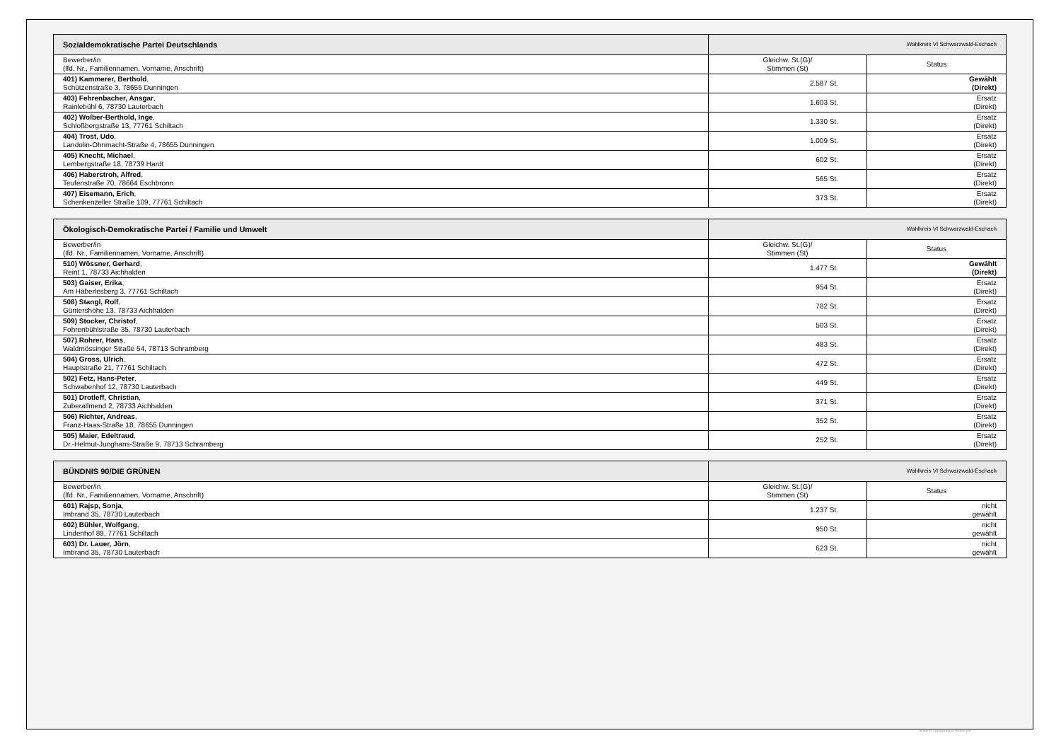| Sozialdemokratische Partei Deutschlands | Wahlkreis VI Schwarzwald-Eschach | |
| Bewerber/in (lfd. Nr., Familiennamen, Vorname, Anschrift) | Gleichw. St.(G)/ Stimmen (St) | Status |
| 401) Kammerer, Berthold , Schützenstraße 3, 78655 Dunningen | 2.587 St. | Gewählt (Direkt) |
| 403) Fehrenbacher, Ansgar , Rainlebühl 6, 78730 Lauterbach | 1.603 St. | Ersatz (Direkt) |
| 402) Wolber-Berthold, Inge , Schloßbergstraße 13, 77761 Schiltach | 1.330 St. | Ersatz (Direkt) |
| 404) Trost, Udo , Landolin-Ohnmacht-Straße 4, 78655 Dunningen | 1.009 St. | Ersatz (Direkt) |
| 405) Knecht, Michael , Lembergstraße 18, 78739 Hardt | 602 St. | Ersatz (Direkt) |
| 406) Haberstroh, Alfred , Teufenstraße 70, 78664 Eschbronn | 565 St. | Ersatz (Direkt) |
| 407) Eisemann, Erich , Schenkenzeller Straße 109, 77761 Schiltach | 373 St. | Ersatz (Direkt) |
| Ökologisch-Demokratische Partei / Familie und Umwelt | Wahlkreis VI Schwarzwald-Eschach | |
| Bewerber/in (lfd. Nr., Familiennamen, Vorname, Anschrift) | Gleichw. St.(G)/ Stimmen (St) | Status |
| 510) Wössner, Gerhard , Reint 1, 78733 Aichhalden | 1.477 St. | Gewählt (Direkt) |
| 503) Gaiser, Erika , Am Häberlesberg 3, 77761 Schiltach | 954 St. | Ersatz (Direkt) |
| 508) Stangl, Rolf , Güntershöhe 13, 78733 Aichhalden | 782 St. | Ersatz (Direkt) |
| 509) Stocker, Christof , Fohrenbühlstraße 35, 78730 Lauterbach | 503 St. | Ersatz (Direkt) |
| 507) Rohrer, Hans , Waldmössinger Straße 54, 78713 Schramberg | 483 St. | Ersatz (Direkt) |
| 504) Gross, Ulrich , Hauptstraße 21, 77761 Schiltach | 472 St. | Ersatz (Direkt) |
| 502) Fetz, Hans-Peter , Schwabenhof 12, 78730 Lauterbach | 449 St. | Ersatz (Direkt) |
| 501) Drotleff, Christian , Zuberallmend 2, 78733 Aichhalden | 371 St. | Ersatz (Direkt) |
| 506) Richter, Andreas , Franz-Haas-Straße 18, 78655 Dunningen | 352 St. | Ersatz (Direkt) |
| 505) Maier, Edeltraud , Dr.-Helmut-Junghans-Straße 9, 78713 Schramberg | 252 St. | Ersatz (Direkt) |
| BÜNDNIS 90/DIE GRÜNEN | Wahlkreis VI Schwarzwald-Eschach | |
| Bewerber/in (lfd. Nr., Familiennamen, Vorname, Anschrift) | Gleichw. St.(G)/ Stimmen (St) | Status |
| 601) Rajsp, Sonja , Imbrand 35, 78730 Lauterbach | 1.237 St. | nicht gewählt |
| 602) Bühler, Wolfgang , Lindenhof 88, 77761 Schiltach | 950 St. | nicht gewählt |
| 603) Dr. Lauer, Jörn , Imbrand 35, 78730 Lauterbach | 623 St. | nicht gewählt |
PC-Wahl 9.0 - Landratsamt Rottweil - 26.6.2014, 10:11